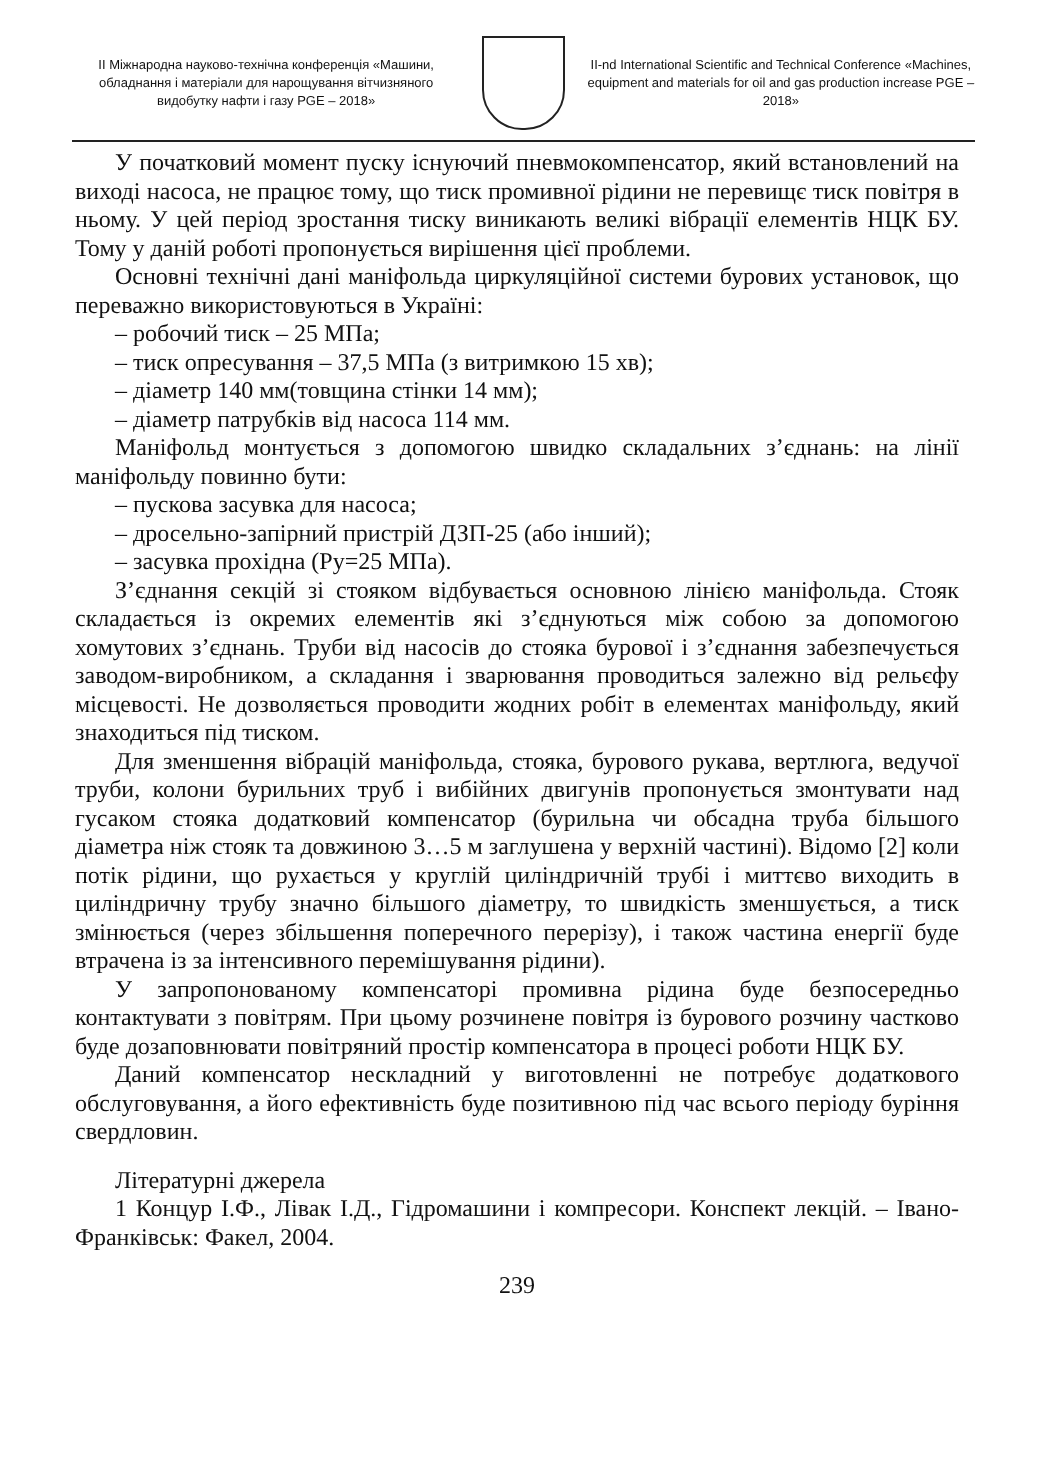ІІ Міжнародна науково-технічна конференція «Машини, обладнання і матеріали для нарощування вітчизняного видобутку нафти і газу PGE – 2018»
II-nd International Scientific and Technical Conference «Machines, equipment and materials for oil and gas production increase PGE – 2018»
У початковий момент пуску існуючий пневмокомпенсатор, який встановлений на виході насоса, не працює тому, що тиск промивної рідини не перевищє тиск повітря в ньому. У цей період зростання тиску виникають великі вібрації елементів НЦК БУ. Тому у даній роботі пропонується вирішення цієї проблеми.
Основні технічні дані маніфольда циркуляційної системи бурових установок, що переважно використовуються в Україні:
– робочий тиск – 25 МПа;
– тиск опресування – 37,5 МПа (з витримкою 15 хв);
– діаметр 140 мм(товщина стінки 14 мм);
– діаметр патрубків від насоса 114 мм.
Маніфольд монтується з допомогою швидко складальних з’єднань: на лінії маніфольду повинно бути:
– пускова засувка для насоса;
– дросельно-запірний пристрій ДЗП-25 (або інший);
– засувка прохідна (Ру=25 МПа).
З’єднання секцій зі стояком відбувається основною лінією маніфольда. Стояк складається із окремих елементів які з’єднуються між собою за допомогою хомутових з’єднань. Труби від насосів до стояка бурової і з’єднання забезпечується заводом-виробником, а складання і зварювання проводиться залежно від рельєфу місцевості. Не дозволяється проводити жодних робіт в елементах маніфольду, який знаходиться під тиском.
Для зменшення вібрацій маніфольда, стояка, бурового рукава, вертлюга, ведучої труби, колони бурильних труб і вибійних двигунів пропонується змонтувати над гусаком стояка додатковий компенсатор (бурильна чи обсадна труба більшого діаметра ніж стояк та довжиною 3…5 м заглушена у верхній частині). Відомо [2] коли потік рідини, що рухається у круглій циліндричній трубі і миттєво виходить в циліндричну трубу значно більшого діаметру, то швидкість зменшується, а тиск змінюється (через збільшення поперечного перерізу), і також частина енергії буде втрачена із за інтенсивного перемішування рідини).
У запропонованому компенсаторі промивна рідина буде безпосередньо контактувати з повітрям. При цьому розчинене повітря із бурового розчину частково буде дозаповнювати повітряний простір компенсатора в процесі роботи НЦК БУ.
Даний компенсатор нескладний у виготовленні не потребує додаткового обслуговування, а його ефективність буде позитивною під час всього періоду буріння свердловин.
Літературні джерела
1 Концур І.Ф., Лівак І.Д., Гідромашини і компресори. Конспект лекцій. – Івано-Франківськ: Факел, 2004.
239